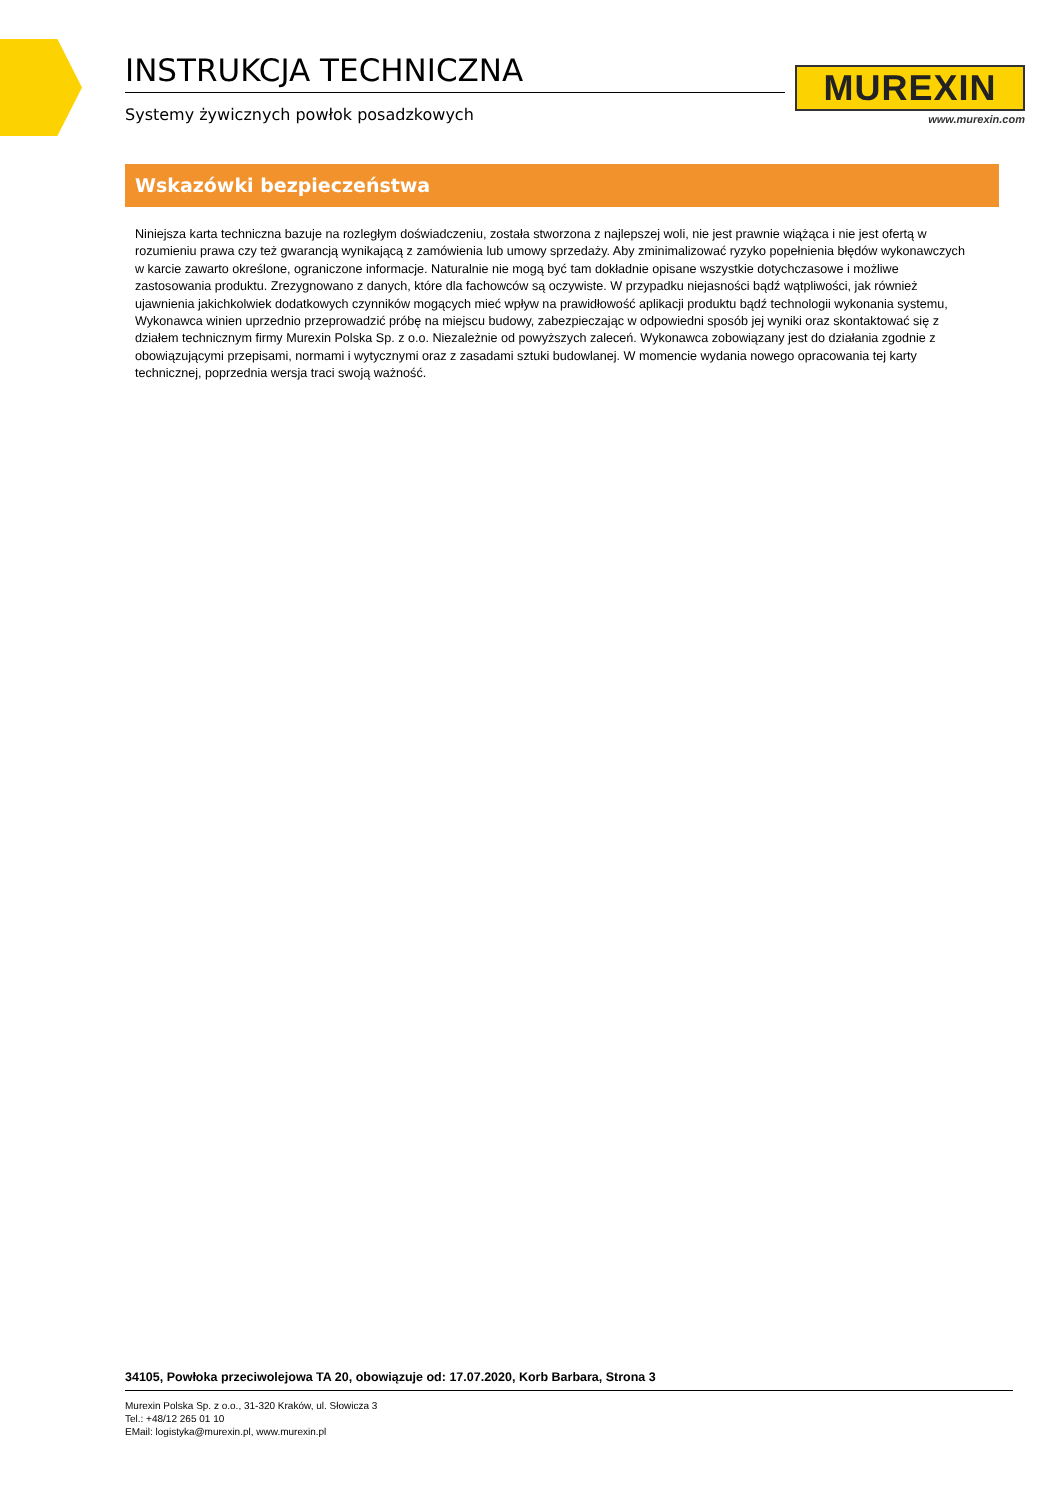INSTRUKCJA TECHNICZNA
Systemy żywicznych powłok posadzkowych
MUREXIN
www.murexin.com
Wskazówki bezpieczeństwa
Niniejsza karta techniczna bazuje na rozległym doświadczeniu, została stworzona z najlepszej woli, nie jest prawnie wiążąca i nie jest ofertą w rozumieniu prawa czy też gwarancją wynikającą z zamówienia lub umowy sprzedaży. Aby zminimalizować ryzyko popełnienia błędów wykonawczych w karcie zawarto określone, ograniczone informacje. Naturalnie nie mogą być tam dokładnie opisane wszystkie dotychczasowe i możliwe zastosowania produktu. Zrezygnowano z danych, które dla fachowców są oczywiste. W przypadku niejasności bądź wątpliwości, jak również ujawnienia jakichkolwiek dodatkowych czynników mogących mieć wpływ na prawidłowość aplikacji produktu bądź technologii wykonania systemu, Wykonawca winien uprzednio przeprowadzić próbę na miejscu budowy, zabezpieczając w odpowiedni sposób jej wyniki oraz skontaktować się z działem technicznym firmy Murexin Polska Sp. z o.o. Niezależnie od powyższych zaleceń. Wykonawca zobowiązany jest do działania zgodnie z obowiązującymi przepisami, normami i wytycznymi oraz z zasadami sztuki budowlanej. W momencie wydania nowego opracowania tej karty technicznej, poprzednia wersja traci swoją ważność.
34105, Powłoka przeciwolejowa TA 20, obowiązuje od: 17.07.2020, Korb Barbara, Strona 3
Murexin Polska Sp. z o.o., 31-320 Kraków, ul. Słowicza 3
Tel.: +48/12 265 01 10
EMail: logistyka@murexin.pl, www.murexin.pl